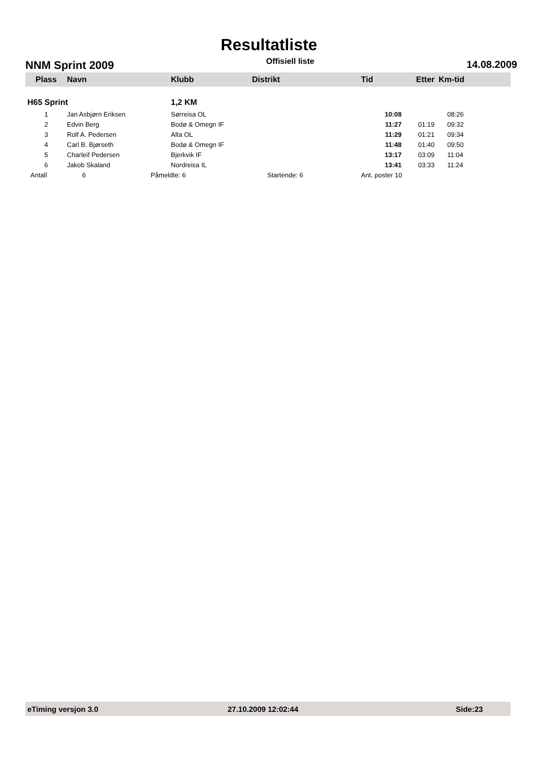Resultatliste
NNM Sprint 2009 Offisiell liste 14.08.2009
| Plass | Navn | Klubb | Distrikt | Tid | Etter | Km-tid |
| --- | --- | --- | --- | --- | --- | --- |
| H65 Sprint | | 1,2 KM | | | | |
| 1 | Jan Asbjørn Eriksen | Sørreisa OL | | 10:08 | | 08:26 |
| 2 | Edvin Berg | Bodø & Omegn IF | | 11:27 | 01:19 | 09:32 |
| 3 | Rolf A. Pedersen | Alta OL | | 11:29 | 01:21 | 09:34 |
| 4 | Carl B. Bjørseth | Bodø & Omegn IF | | 11:48 | 01:40 | 09:50 |
| 5 | Charleif Pedersen | Bjerkvik IF | | 13:17 | 03:09 | 11:04 |
| 6 | Jakob Skaland | Nordreisa IL | | 13:41 | 03:33 | 11:24 |
| Antall | 6 | Påmeldte: 6 | Startende: 6 | Ant. poster 10 | | |
eTiming versjon 3.0 27.10.2009 12:02:44 Side:23